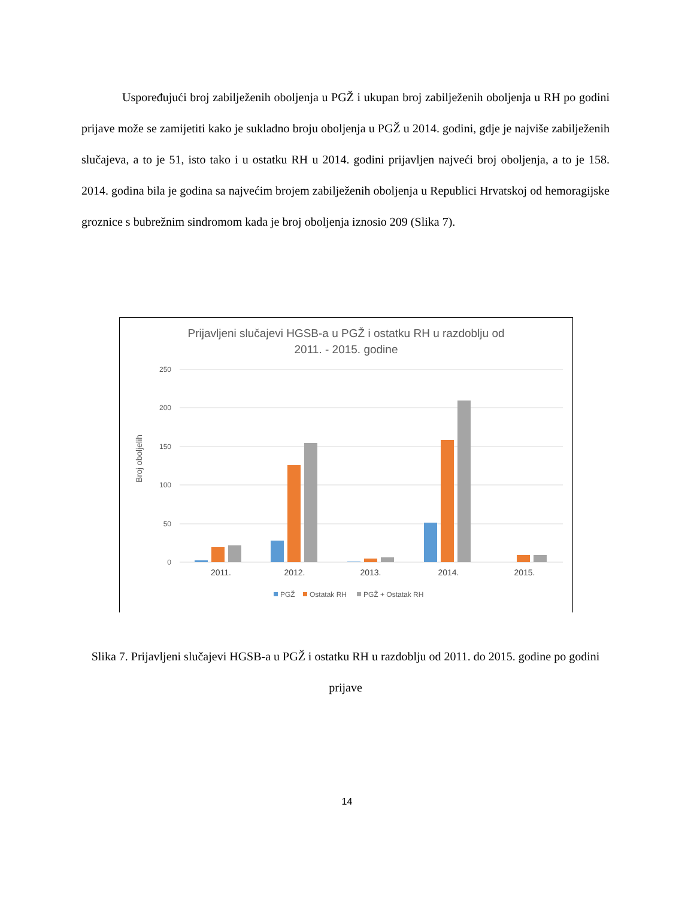Uspoređujući broj zabilježenih oboljenja u PGŽ i ukupan broj zabilježenih oboljenja u RH po godini prijave može se zamijetiti kako je sukladno broju oboljenja u PGŽ u 2014. godini, gdje je najviše zabilježenih slučajeva, a to je 51, isto tako i u ostatku RH u 2014. godini prijavljen najveći broj oboljenja, a to je 158. 2014. godina bila je godina sa najvećim brojem zabilježenih oboljenja u Republici Hrvatskoj od hemoragijske groznice s bubrežnim sindromom kada je broj oboljenja iznosio 209 (Slika 7).
Prijavljeni slučajevi HGSB-a u PGŽ i ostatku RH u razdoblju od
2011. - 2015. godine
250
200
150
100
50
0
Broj oboljelih
2011.
2012.
2013.
2014.
2015.
PGŽ
Ostatak RH
PGŽ + Ostatak RH
Slika 7. Prijavljeni slučajevi HGSB-a u PGŽ i ostatku RH u razdoblju od 2011. do 2015. godine po godini prijave
14